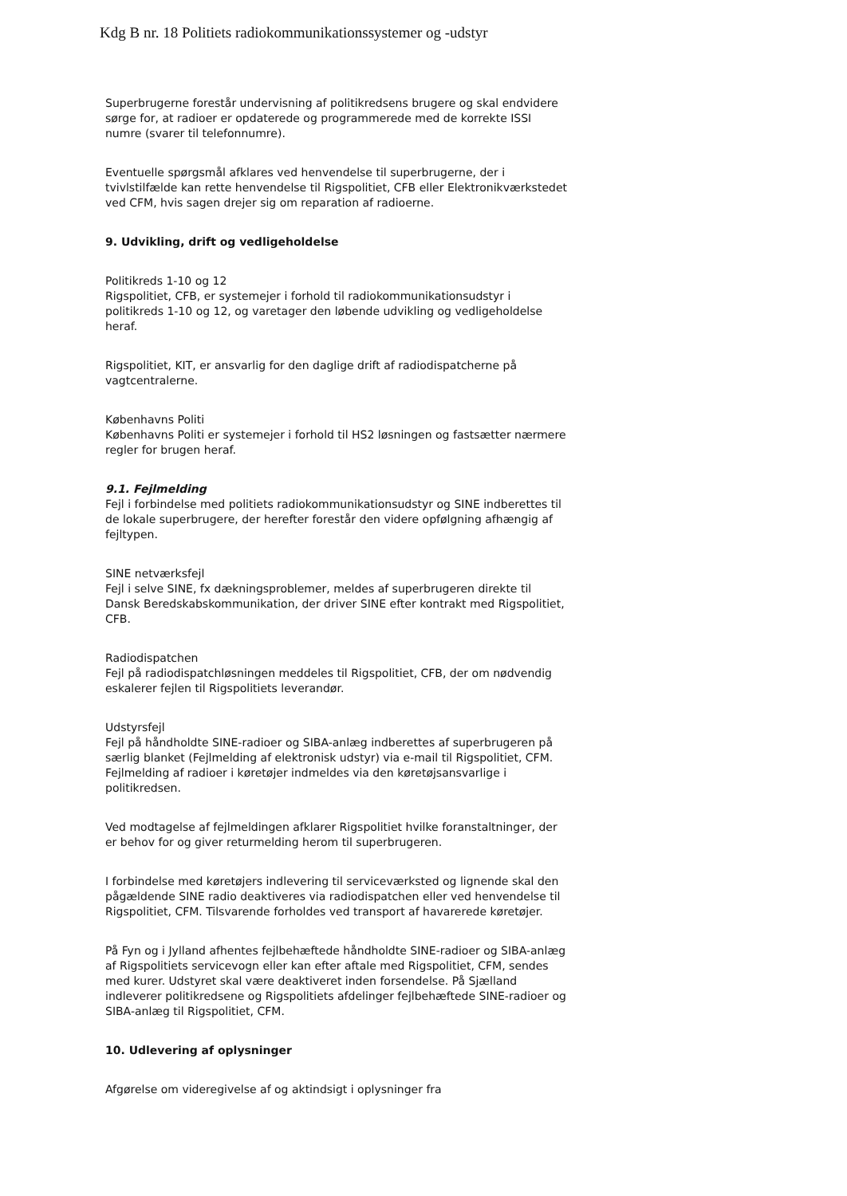Kdg B nr. 18 Politiets radiokommunikationssystemer og -udstyr
Superbrugerne forestår undervisning af politikredsens brugere og skal endvidere sørge for, at radioer er opdaterede og programmerede med de korrekte ISSI numre (svarer til telefonnumre).
Eventuelle spørgsmål afklares ved henvendelse til superbrugerne, der i tvivlstilfælde kan rette henvendelse til Rigspolitiet, CFB eller Elektronikværkstedet ved CFM, hvis sagen drejer sig om reparation af radioerne.
9. Udvikling, drift og vedligeholdelse
Politikreds 1-10 og 12
Rigspolitiet, CFB, er systemejer i forhold til radiokommunikationsudstyr i politikreds 1-10 og 12, og varetager den løbende udvikling og vedligeholdelse heraf.
Rigspolitiet, KIT, er ansvarlig for den daglige drift af radiodispatcherne på vagtcentralerne.
Københavns Politi
Københavns Politi er systemejer i forhold til HS2 løsningen og fastsætter nærmere regler for brugen heraf.
9.1. Fejlmelding
Fejl i forbindelse med politiets radiokommunikationsudstyr og SINE indberettes til de lokale superbrugere, der herefter forestår den videre opfølgning afhængig af fejltypen.
SINE netværksfejl
Fejl i selve SINE, fx dækningsproblemer, meldes af superbrugeren direkte til Dansk Beredskabskommunikation, der driver SINE efter kontrakt med Rigspolitiet, CFB.
Radiodispatchen
Fejl på radiodispatchløsningen meddeles til Rigspolitiet, CFB, der om nødvendig eskalerer fejlen til Rigspolitiets leverandør.
Udstyrsfejl
Fejl på håndholdte SINE-radioer og SIBA-anlæg indberettes af superbrugeren på særlig blanket (Fejlmelding af elektronisk udstyr) via e-mail til Rigspolitiet, CFM. Fejlmelding af radioer i køretøjer indmeldes via den køretøjsansvarlige i politikredsen.
Ved modtagelse af fejlmeldingen afklarer Rigspolitiet hvilke foranstaltninger, der er behov for og giver returmelding herom til superbrugeren.
I forbindelse med køretøjers indlevering til serviceværksted og lignende skal den pågældende SINE radio deaktiveres via radiodispatchen eller ved henvendelse til Rigspolitiet, CFM. Tilsvarende forholdes ved transport af havarerede køretøjer.
På Fyn og i Jylland afhentes fejlbehæftede håndholdte SINE-radioer og SIBA-anlæg af Rigspolitiets servicevogn eller kan efter aftale med Rigspolitiet, CFM, sendes med kurer. Udstyret skal være deaktiveret inden forsendelse. På Sjælland indleverer politikredsene og Rigspolitiets afdelinger fejlbehæftede SINE-radioer og SIBA-anlæg til Rigspolitiet, CFM.
10. Udlevering af oplysninger
Afgørelse om videregivelse af og aktindsigt i oplysninger fra